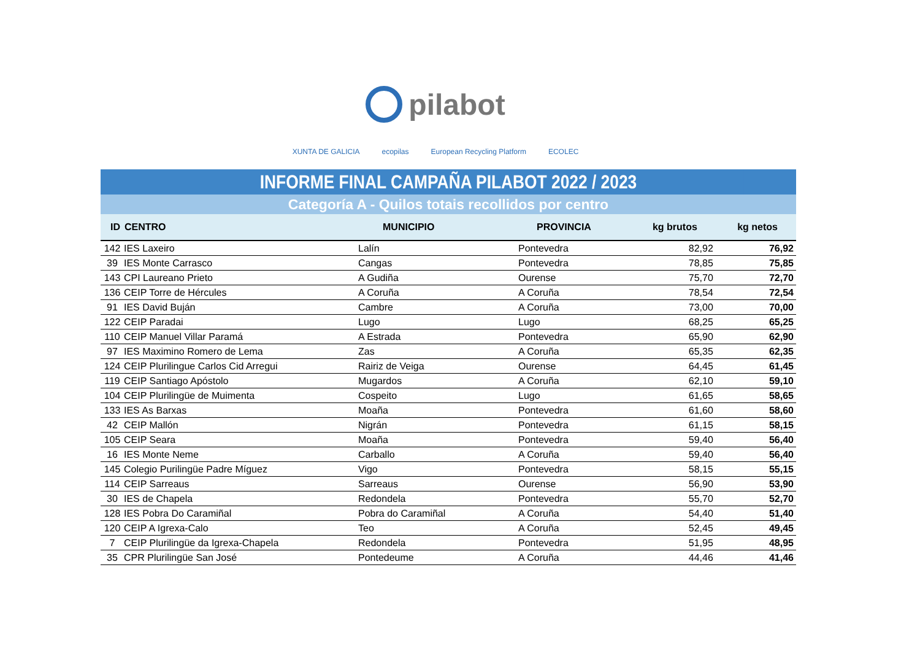pilabot
XUNTA DE GALICIA ecopilas European Recycling Platform ECOLEC
INFORME FINAL CAMPAÑA PILABOT 2022 / 2023
Categoría A - Quilos totais recollidos por centro
| ID | CENTRO | MUNICIPIO | PROVINCIA | kg brutos | kg netos |
| --- | --- | --- | --- | --- | --- |
| 142 | IES Laxeiro | Lalín | Pontevedra | 82,92 | 76,92 |
| 39 | IES Monte Carrasco | Cangas | Pontevedra | 78,85 | 75,85 |
| 143 | CPI Laureano Prieto | A Gudiña | Ourense | 75,70 | 72,70 |
| 136 | CEIP Torre de Hércules | A Coruña | A Coruña | 78,54 | 72,54 |
| 91 | IES David Buján | Cambre | A Coruña | 73,00 | 70,00 |
| 122 | CEIP Paradai | Lugo | Lugo | 68,25 | 65,25 |
| 110 | CEIP Manuel Villar Paramá | A Estrada | Pontevedra | 65,90 | 62,90 |
| 97 | IES Maximino Romero de Lema | Zas | A Coruña | 65,35 | 62,35 |
| 124 | CEIP Plurilingue Carlos Cid Arregui | Rairiz de Veiga | Ourense | 64,45 | 61,45 |
| 119 | CEIP Santiago Apóstolo | Mugardos | A Coruña | 62,10 | 59,10 |
| 104 | CEIP Plurilingüe de Muimenta | Cospeito | Lugo | 61,65 | 58,65 |
| 133 | IES As Barxas | Moaña | Pontevedra | 61,60 | 58,60 |
| 42 | CEIP Mallón | Nigrán | Pontevedra | 61,15 | 58,15 |
| 105 | CEIP Seara | Moaña | Pontevedra | 59,40 | 56,40 |
| 16 | IES Monte Neme | Carballo | A Coruña | 59,40 | 56,40 |
| 145 | Colegio Purilingüe Padre Míguez | Vigo | Pontevedra | 58,15 | 55,15 |
| 114 | CEIP Sarreaus | Sarreaus | Ourense | 56,90 | 53,90 |
| 30 | IES de Chapela | Redondela | Pontevedra | 55,70 | 52,70 |
| 128 | IES Pobra Do Caramiñal | Pobra do Caramiñal | A Coruña | 54,40 | 51,40 |
| 120 | CEIP A Igrexa-Calo | Teo | A Coruña | 52,45 | 49,45 |
| 7 | CEIP Plurilingüe da Igrexa-Chapela | Redondela | Pontevedra | 51,95 | 48,95 |
| 35 | CPR Plurilingüe San José | Pontedeume | A Coruña | 44,46 | 41,46 |